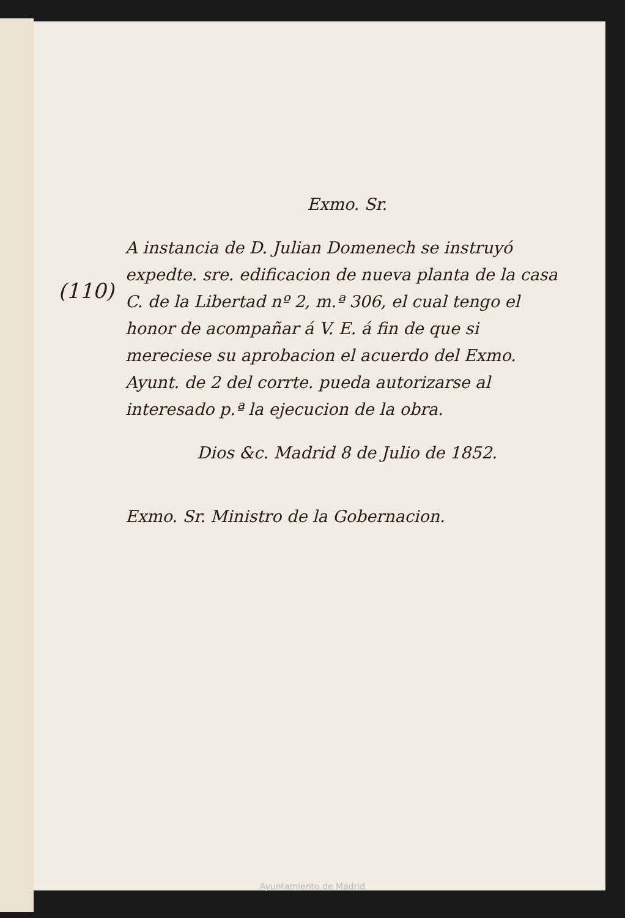Exmo. Sr.
(110)
A instancia de D. Julian Domenech se instruyó expedte. sre. edificacion de nueva planta de la casa C. de la Libertad nº 2, m.ª 306, el cual tengo el honor de acompañar á V. E. á fin de que si mereciese su aprobacion el acuerdo del Exmo. Ayunt. de 2 del corrte. pueda autorizarse al interesado p.ª la ejecucion de la obra.
Dios &c. Madrid 8 de Julio de 1852.
Exmo. Sr. Ministro de la Gobernacion.
Ayuntamiento de Madrid